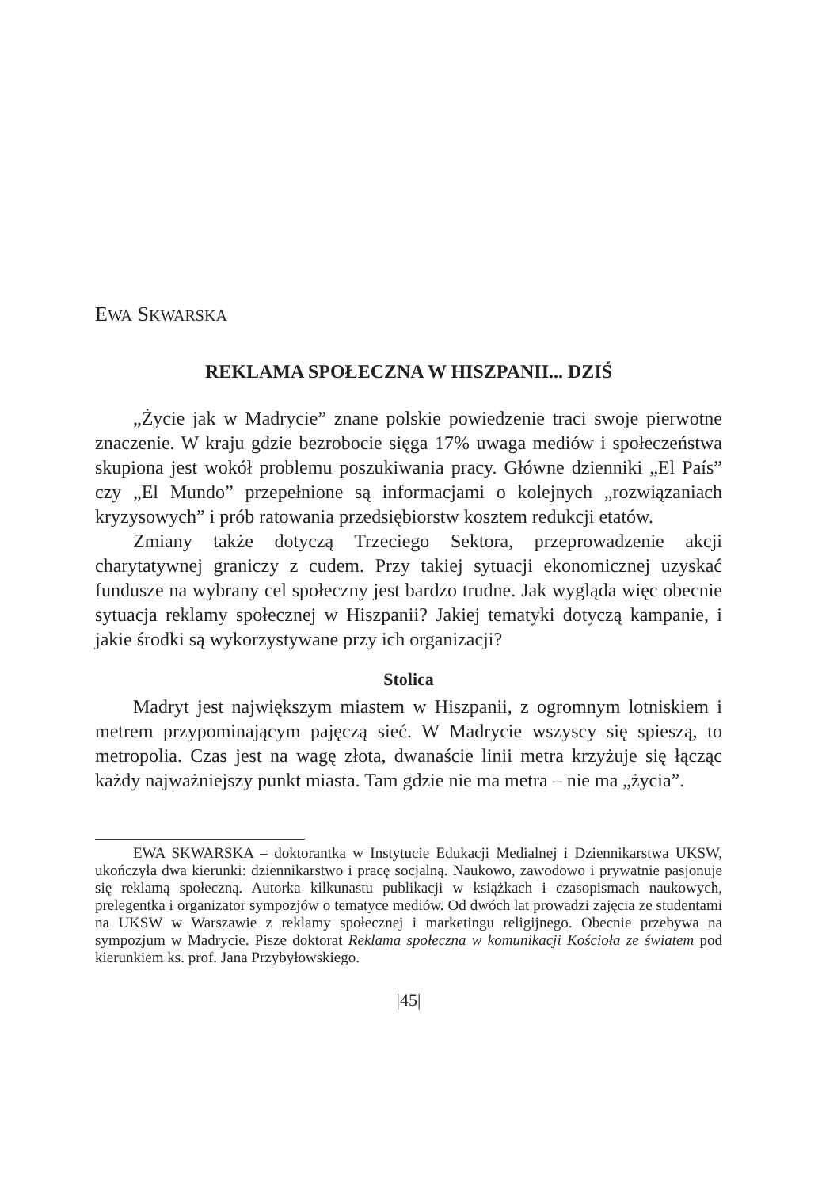EWA SKWARSKA
REKLAMA SPOŁECZNA W HISZPANII... DZIŚ
„Życie jak w Madrycie” znane polskie powiedzenie traci swoje pierwotne znaczenie. W kraju gdzie bezrobocie sięga 17% uwaga mediów i społeczeństwa skupiona jest wokół problemu poszukiwania pracy. Główne dzienniki „El País” czy „El Mundo” przepełnione są informacjami o kolejnych „rozwiązaniach kryzysowych” i prób ratowania przedsiębiorstw kosztem redukcji etatów.
Zmiany także dotyczą Trzeciego Sektora, przeprowadzenie akcji charytatywnej graniczy z cudem. Przy takiej sytuacji ekonomicznej uzyskać fundusze na wybrany cel społeczny jest bardzo trudne. Jak wygląda więc obecnie sytuacja reklamy społecznej w Hiszpanii? Jakiej tematyki dotyczą kampanie, i jakie środki są wykorzystywane przy ich organizacji?
Stolica
Madryt jest największym miastem w Hiszpanii, z ogromnym lotniskiem i metrem przypominającym pajęczą sieć. W Madrycie wszyscy się spieszą, to metropolia. Czas jest na wagę złota, dwanaście linii metra krzyżuje się łącząc każdy najważniejszy punkt miasta. Tam gdzie nie ma metra – nie ma „życia”.
EWA SKWARSKA – doktorantka w Instytucie Edukacji Medialnej i Dziennikarstwa UKSW, ukończyła dwa kierunki: dziennikarstwo i pracę socjalną. Naukowo, zawodowo i prywatnie pasjonuje się reklamą społeczną. Autorka kilkunastu publikacji w książkach i czasopismach naukowych, prelegentka i organizator sympozjów o tematyce mediów. Od dwóch lat prowadzi zajęcia ze studentami na UKSW w Warszawie z reklamy społecznej i marketingu religijnego. Obecnie przebywa na sympozjum w Madrycie. Pisze doktorat Reklama społeczna w komunikacji Kościoła ze światem pod kierunkiem ks. prof. Jana Przybyłowskiego.
|45|